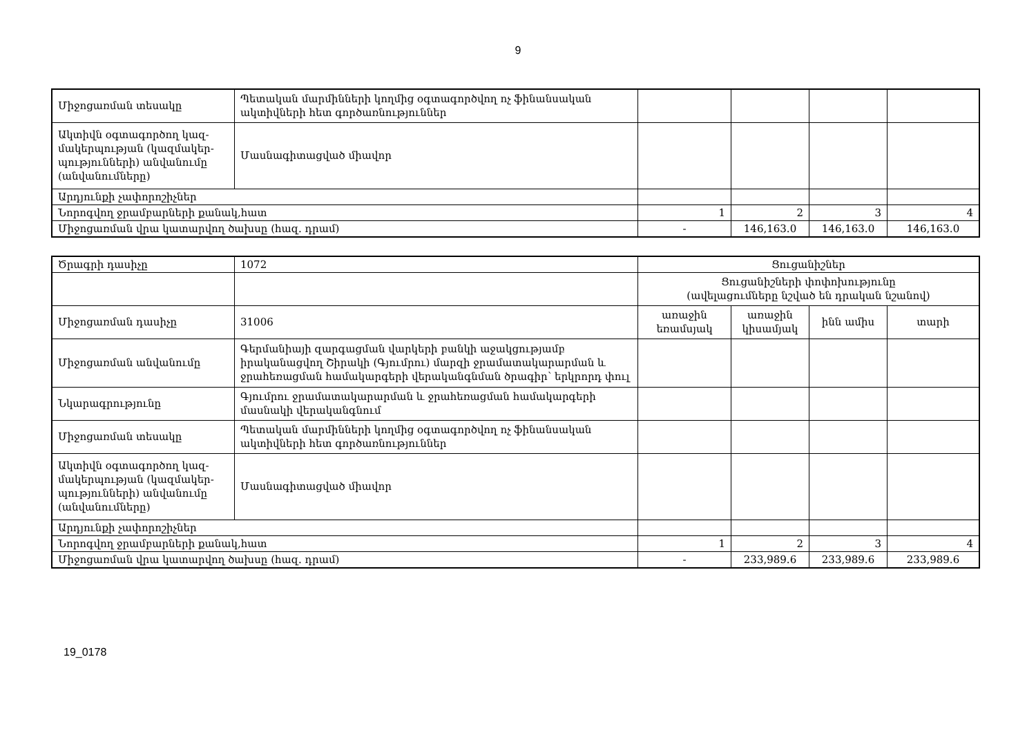9
| Միջոցառման տեսակը | Պետական մարմինների կողմից օգտագործվող ոչ ֆինանսական ակտիվների հետ գործառնություններ | | | | |
| Ակտիվն օգտագործող կազ­մակերպության (կազմակեր­պությունների) անվանումը (անվանումները) | Մասնագիտացված միավոր | | | | |
| Արդյունքի չափորոշիչներ | | | | | |
| Նորոգվող ջրամբարների քանակ,հատ | | 1 | 2 | 3 | 4 |
| Միջոցառման վրա կատարվող ծախսը (հազ. դրամ) | | - | 146,163.0 | 146,163.0 | 146,163.0 |
| Ծրագրի դասիչը | 1072 | Ցուցանիշներ | | | |
| | | Ցուցանիշների փոփոխությունը (ավելացումները նշված են դրական նշանով) | | | |
| Միջոցառման դասիչը | 31006 | առաջին եռամսյակ | առաջին կիսամյակ | ինն ամիս | տարի |
| Միջոցառման անվանումը | Գերմանիայի զարգացման վարկերի բանկի աջակցությամբ իրականացվող Շիրակի (Գյումրու) մարզի ջրամատակարարման և ջրահեռացման համակարգերի վերականգնման ծրագիր՝ երկրորդ փուլ | | | | |
| Նկարագրությունը | Գյումրու ջրամատակարարման և ջրահեռացման համակարգերի մասնակի վերականգնում | | | | |
| Միջոցառման տեսակը | Պետական մարմինների կողմից օգտագործվող ոչ ֆինանսական ակտիվների հետ գործառնություններ | | | | |
| Ակտիվն օգտագործող կազ­մակերպության (կազմակեր­պությունների) անվանումը (անվանումները) | Մասնագիտացված միավոր | | | | |
| Արդյունքի չափորոշիչներ | | | | | |
| Նորոգվող ջրամբարների քանակ,հատ | | 1 | 2 | 3 | 4 |
| Միջոցառման վրա կատարվող ծախսը (հազ. դրամ) | | - | 233,989.6 | 233,989.6 | 233,989.6 |
19_0178